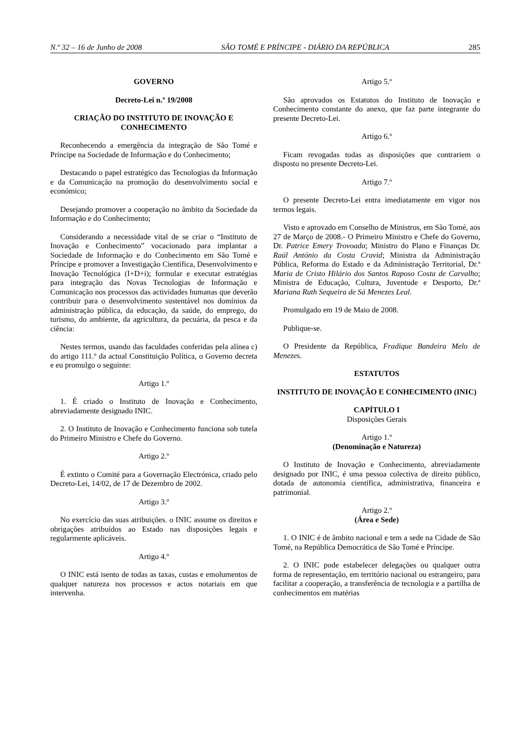N.º 32 – 16 de Junho de 2008 SÃO TOMÉ E PRÍNCIPE - DIÁRIO DA REPÚBLICA 285
GOVERNO
Decreto-Lei n.º 19/2008
CRIAÇÃO DO INSTITUTO DE INOVAÇÃO E CONHECIMENTO
Reconhecendo a emergência da integração de São Tomé e Príncipe na Sociedade de Informação e do Conhecimento;
Destacando o papel estratégico das Tecnologias da Informação e da Comunicação na promoção do desenvolvimento social e económico;
Desejando promover a cooperação no âmbito da Sociedade da Informação e do Conhecimento;
Considerando a necessidade vital de se criar o “Instituto de Inovação e Conhecimento” vocacionado para implantar a Sociedade de Informação e do Conhecimento em São Tomé e Príncipe e promover a Investigação Científica, Desenvolvimento e Inovação Tecnológica (I+D+i); formular e executar estratégias para integração das Novas Tecnologias de Informação e Comunicação nos processos das actividades humanas que deverão contribuir para o desenvolvimento sustentável nos domínios da administração pública, da educação, da saúde, do emprego, do turismo, do ambiente, da agricultura, da pecuária, da pesca e da ciência:
Nestes termos, usando das faculdades conferidas pela alínea c) do artigo 111.º da actual Constituição Política, o Governo decreta e eu promulgo o seguinte:
Artigo 1.º
1. É criado o Instituto de Inovação e Conhecimento, abreviadamente designado INIC.
2. O Instituto de Inovação e Conhecimento funciona sob tutela do Primeiro Ministro e Chefe do Governo.
Artigo 2.º
É extinto o Comité para a Governação Electrónica, criado pelo Decreto-Lei, 14/02, de 17 de Dezembro de 2002.
Artigo 3.º
No exercício das suas atribuições. o INIC assume os direitos e obrigações atribuídos ao Estado nas disposições legais e regularmente aplicáveis.
Artigo 4.º
O INIC está isento de todas as taxas, custas e emolumentos de qualquer natureza nos processos e actos notariais em que intervenha.
Artigo 5.º
São aprovados os Estatutos do Instituto de Inovação e Conhecimento constante do anexo, que faz parte integrante do presente Decreto-Lei.
Artigo 6.º
Ficam revogadas todas as disposições que contrariem o disposto no presente Decreto-Lei.
Artigo 7.º
O presente Decreto-Lei entra imediatamente em vigor nos termos legais.
Visto e aprovado em Conselho de Ministros, em São Tomé, aos 27 de Março de 2008.- O Primeiro Ministro e Chefe do Governo, Dr. Patrice Emery Trovoada; Ministro do Plano e Finanças Dr. Raúl António da Costa Cravid; Ministra da Administração Pública, Reforma do Estado e da Administração Territorial, Dr.ª Maria de Cristo Hilário dos Santos Raposo Costa de Carvalho; Ministra de Educação, Cultura, Juventude e Desporto, Dr.ª Mariana Ruth Sequeira de Sá Menezes Leal.
Promulgado em 19 de Maio de 2008.
Publique-se.
O Presidente da República, Fradique Bandeira Melo de Menezes.
ESTATUTOS
INSTITUTO DE INOVAÇÃO E CONHECIMENTO (INIC)
CAPÍTULO I
Disposições Gerais
Artigo 1.º
(Denominação e Natureza)
O Instituto de Inovação e Conhecimento, abreviadamente designado por INIC, é uma pessoa colectiva de direito público, dotada de autonomia científica, administrativa, financeira e patrimonial.
Artigo 2.º
(Área e Sede)
1. O INIC é de âmbito nacional e tem a sede na Cidade de São Tomé, na República Democrática de São Tomé e Príncipe.
2. O INIC pode estabelecer delegações ou qualquer outra forma de representação, em território nacional ou estrangeiro, para facilitar a cooperação, a transferência de tecnologia e a partilha de conhecimentos em matérias